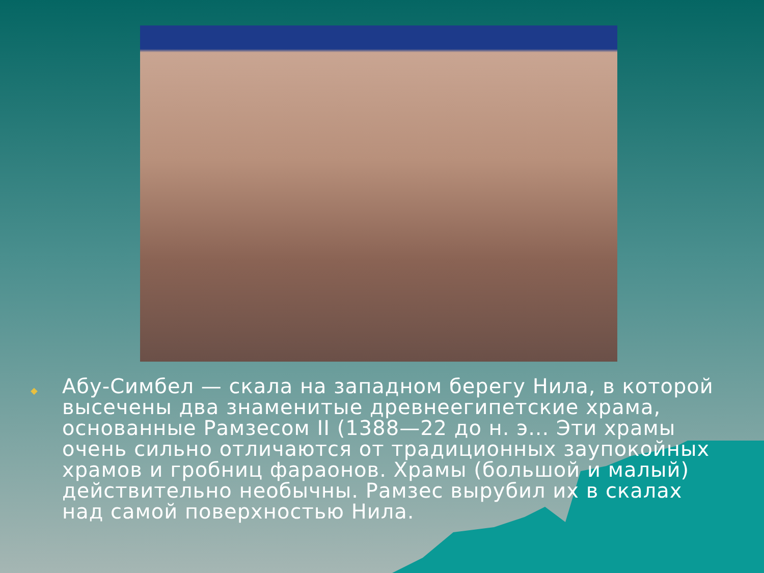◆
Абу-Симбел — скала на западном берегу Нила, в которой высечены два знаменитые древнеегипетские храма, основанные Рамзесом II (1388—22 до н. э... Эти храмы очень сильно отличаются от традиционных заупокойных храмов и гробниц фараонов. Храмы (большой и малый) действительно необычны. Рамзес вырубил их в скалах над самой поверхностью Нила.